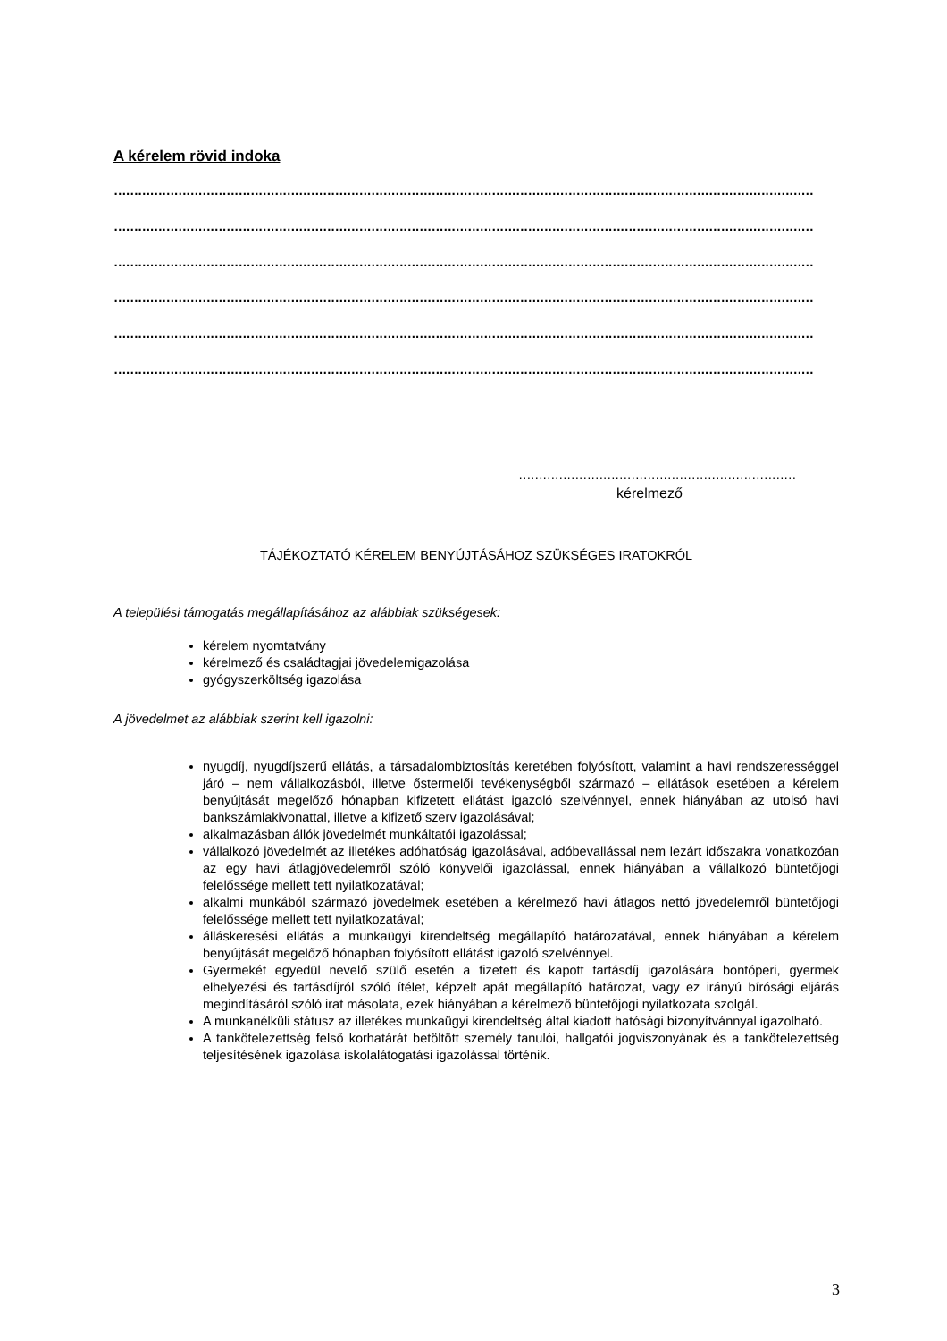A kérelem rövid indoka
…………………………………………………………………………………………………………………………………………………………
…………………………………………………………………………………………………………………………………………………………
…………………………………………………………………………………………………………………………………………………………
…………………………………………………………………………………………………………………………………………………………
…………………………………………………………………………………………………………………………………………………………
…………………………………………………………………………………………………………………………………………………………
……………………………………………………………………………
kérelmező
TÁJÉKOZTATÓ KÉRELEM BENYÚJTÁSÁHOZ SZÜKSÉGES IRATOKRÓL
A települési támogatás megállapításához az alábbiak szükségesek:
kérelem nyomtatvány
kérelmező és családtagjai jövedelemigazolása
gyógyszerköltség igazolása
A jövedelmet az alábbiak szerint kell igazolni:
nyugdíj, nyugdíjszerű ellátás, a társadalombiztosítás keretében folyósított, valamint a havi rendszerességgel járó – nem vállalkozásból, illetve őstermelői tevékenységből származó – ellátások esetében a kérelem benyújtását megelőző hónapban kifizetett ellátást igazoló szelvénnyel, ennek hiányában az utolsó havi bankszámlakivonattal, illetve a kifizető szerv igazolásával;
alkalmazásban állók jövedelmét munkáltatói igazolással;
vállalkozó jövedelmét az illetékes adóhatóság igazolásával, adóbevallással nem lezárt időszakra vonatkozóan az egy havi átlagjövedelemről szóló könyvelői igazolással, ennek hiányában a vállalkozó büntetőjogi felelőssége mellett tett nyilatkozatával;
alkalmi munkából származó jövedelmek esetében a kérelmező havi átlagos nettó jövedelemről büntetőjogi felelőssége mellett tett nyilatkozatával;
álláskeresési ellátás a munkaügyi kirendeltség megállapító határozatával, ennek hiányában a kérelem benyújtását megelőző hónapban folyósított ellátást igazoló szelvénnyel.
Gyermekét egyedül nevelő szülő esetén a fizetett és kapott tartásdíj igazolására bontóperi, gyermek elhelyezési és tartásdíjról szóló ítélet, képzelt apát megállapító határozat, vagy ez irányú bírósági eljárás megindításáról szóló irat másolata, ezek hiányában a kérelmező büntetőjogi nyilatkozata szolgál.
A munkanélküli státusz az illetékes munkaügyi kirendeltség által kiadott hatósági bizonyítvánnyal igazolható.
A tankötelezettség felső korhatárát betöltött személy tanulói, hallgatói jogviszonyának és a tankötelezettség teljesítésének igazolása iskolalátogatási igazolással történik.
3